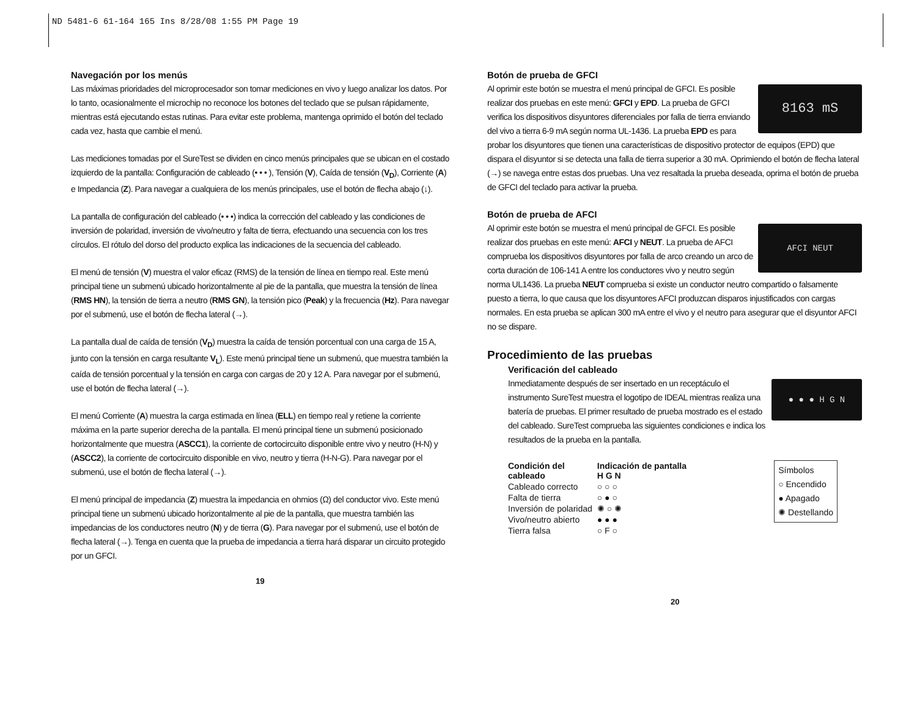ND 5481-6 61-164 165 Ins 8/28/08 1:55 PM Page 19
Navegación por los menús
Las máximas prioridades del microprocesador son tomar mediciones en vivo y luego analizar los datos. Por lo tanto, ocasionalmente el microchip no reconoce los botones del teclado que se pulsan rápidamente, mientras está ejecutando estas rutinas. Para evitar este problema, mantenga oprimido el botón del teclado cada vez, hasta que cambie el menú.
Las mediciones tomadas por el SureTest se dividen en cinco menús principales que se ubican en el costado izquierdo de la pantalla: Configuración de cableado (• • • ), Tensión (V), Caída de tensión (V<sub>D</sub>), Corriente (A) e Impedancia (Z). Para navegar a cualquiera de los menús principales, use el botón de flecha abajo (↓).
La pantalla de configuración del cableado (• • •) indica la corrección del cableado y las condiciones de inversión de polaridad, inversión de vivo/neutro y falta de tierra, efectuando una secuencia con los tres círculos. El rótulo del dorso del producto explica las indicaciones de la secuencia del cableado.
El menú de tensión (V) muestra el valor eficaz (RMS) de la tensión de línea en tiempo real. Este menú principal tiene un submenú ubicado horizontalmente al pie de la pantalla, que muestra la tensión de línea (RMS HN), la tensión de tierra a neutro (RMS GN), la tensión pico (Peak) y la frecuencia (Hz). Para navegar por el submenú, use el botón de flecha lateral (→).
La pantalla dual de caída de tensión (V<sub>D</sub>) muestra la caída de tensión porcentual con una carga de 15 A, junto con la tensión en carga resultante V<sub>L</sub>). Este menú principal tiene un submenú, que muestra también la caída de tensión porcentual y la tensión en carga con cargas de 20 y 12 A. Para navegar por el submenú, use el botón de flecha lateral (→).
El menú Corriente (A) muestra la carga estimada en línea (ELL) en tiempo real y retiene la corriente máxima en la parte superior derecha de la pantalla. El menú principal tiene un submenú posicionado horizontalmente que muestra (ASCC1), la corriente de cortocircuito disponible entre vivo y neutro (H-N) y (ASCC2), la corriente de cortocircuito disponible en vivo, neutro y tierra (H-N-G). Para navegar por el submenú, use el botón de flecha lateral (→).
El menú principal de impedancia (Z) muestra la impedancia en ohmios (Ω) del conductor vivo. Este menú principal tiene un submenú ubicado horizontalmente al pie de la pantalla, que muestra también las impedancias de los conductores neutro (N) y de tierra (G). Para navegar por el submenú, use el botón de flecha lateral (→). Tenga en cuenta que la prueba de impedancia a tierra hará disparar un circuito protegido por un GFCI.
19
Botón de prueba de GFCI
8163 mS
Al oprimir este botón se muestra el menú principal de GFCI. Es posible realizar dos pruebas en este menú: GFCI y EPD. La prueba de GFCI verifica los dispositivos disyuntores diferenciales por falla de tierra enviando del vivo a tierra 6-9 mA según norma UL-1436. La prueba EPD es para probar los disyuntores que tienen una características de dispositivo protector de equipos (EPD) que dispara el disyuntor si se detecta una falla de tierra superior a 30 mA. Oprimiendo el botón de flecha lateral (→) se navega entre estas dos pruebas. Una vez resaltada la prueba deseada, oprima el botón de prueba de GFCI del teclado para activar la prueba.
Botón de prueba de AFCI
AFCI NEUT
Al oprimir este botón se muestra el menú principal de GFCI. Es posible realizar dos pruebas en este menú: AFCI y NEUT. La prueba de AFCI comprueba los dispositivos disyuntores por falla de arco creando un arco de corta duración de 106-141 A entre los conductores vivo y neutro según norma UL1436. La prueba NEUT comprueba si existe un conductor neutro compartido o falsamente puesto a tierra, lo que causa que los disyuntores AFCI produzcan disparos injustificados con cargas normales. En esta prueba se aplican 300 mA entre el vivo y el neutro para asegurar que el disyuntor AFCI no se dispare.
Procedimiento de las pruebas
Verificación del cableado
● ● ● H G N
Inmediatamente después de ser insertado en un receptáculo el instrumento SureTest muestra el logotipo de IDEAL mientras realiza una batería de pruebas. El primer resultado de prueba mostrado es el estado del cableado. SureTest comprueba las siguientes condiciones e indica los resultados de la prueba en la pantalla.
Símbolos
○ Encendido
● Apagado
✺ Destellando
| Condición del cableado | Indicación de pantalla H G N |
| --- | --- |
| Cableado correcto | ○ ○ ○ |
| Falta de tierra | ○ ● ○ |
| Inversión de polaridad | ✺ ○ ✺ |
| Vivo/neutro abierto | ● ● ● |
| Tierra falsa | ○ F ○ |
20